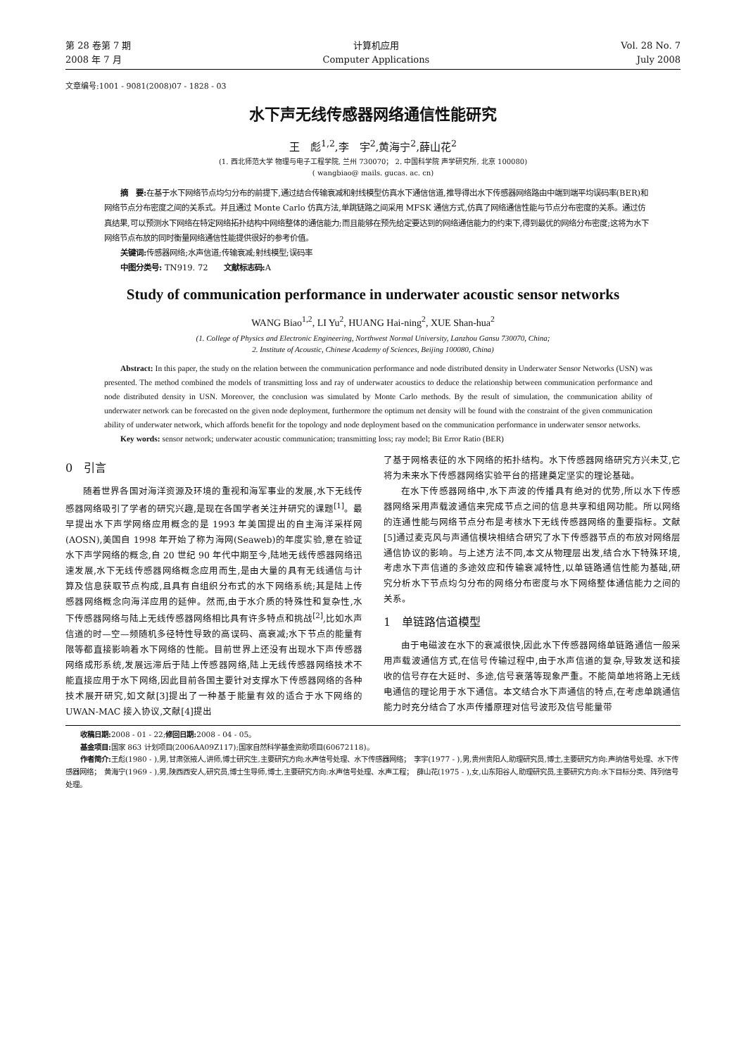第 28 卷第 7 期
2008 年 7 月
计算机应用
Computer Applications
Vol. 28 No. 7
July 2008
文章编号:1001 - 9081(2008)07 - 1828 - 03
水下声无线传感器网络通信性能研究
王　彪<sup>1,2</sup>,李　宇<sup>2</sup>,黄海宁<sup>2</sup>,薛山花<sup>2</sup>
(1. 西北师范大学 物理与电子工程学院, 兰州 730070； 2. 中国科学院 声学研究所, 北京 100080)
( wangbiao@ mails. gucas. ac. cn)
摘　要: 在基于水下网络节点均匀分布的前提下,通过结合传输衰减和射线模型仿真水下通信信道,推导得出水下传感器网络路由中端到端平均误码率(BER)和网络节点分布密度之间的关系式。并且通过 Monte Carlo 仿真方法,单跳链路之间采用 MFSK 通信方式,仿真了网络通信性能与节点分布密度的关系。通过仿真结果,可以预测水下网络在特定网络拓扑结构中网络整体的通信能力;而且能够在预先给定要达到的网络通信能力的约束下,得到最优的网络分布密度;这将为水下网络节点布放的同时衡量网络通信性能提供很好的参考价值。
关键词: 传感器网络;水声信道;传输衰减;射线模型;误码率
中图分类号: TN919. 72　　文献标志码: A
Study of communication performance in underwater acoustic sensor networks
WANG Biao<sup>1,2</sup>, LI Yu<sup>2</sup>, HUANG Hai-ning<sup>2</sup>, XUE Shan-hua<sup>2</sup>
(1. College of Physics and Electronic Engineering, Northwest Normal University, Lanzhou Gansu 730070, China;
2. Institute of Acoustic, Chinese Academy of Sciences, Beijing 100080, China)
Abstract: In this paper, the study on the relation between the communication performance and node distributed density in Underwater Sensor Networks (USN) was presented. The method combined the models of transmitting loss and ray of underwater acoustics to deduce the relationship between communication performance and node distributed density in USN. Moreover, the conclusion was simulated by Monte Carlo methods. By the result of simulation, the communication ability of underwater network can be forecasted on the given node deployment, furthermore the optimum net density will be found with the constraint of the given communication ability of underwater network, which affords benefit for the topology and node deployment based on the communication performance in underwater sensor networks.
Key words: sensor network; underwater acoustic communication; transmitting loss; ray model; Bit Error Ratio (BER)
0　引言
随着世界各国对海洋资源及环境的重视和海军事业的发展,水下无线传感器网络吸引了学者的研究兴趣,是现在各国学者关注并研究的课题<sup>[1]</sup>。最早提出水下声学网络应用概念的是 1993 年美国提出的自主海洋采样网(AOSN),美国自 1998 年开始了称为海网(Seaweb)的年度实验,意在验证水下声学网络的概念,自 20 世纪 90 年代中期至今,陆地无线传感器网络迅速发展,水下无线传感器网络概念应用而生,是由大量的具有无线通信与计算及信息获取节点构成,且具有自组织分布式的水下网络系统;其是陆上传感器网络概念向海洋应用的延伸。然而,由于水介质的特殊性和复杂性,水下传感器网络与陆上无线传感器网络相比具有许多特点和挑战<sup>[2]</sup>,比如水声信道的时—空—频随机多径特性导致的高误码、高衰减;水下节点的能量有限等都直接影响着水下网络的性能。目前世界上还没有出现水下声传感器网络成形系统,发展远滞后于陆上传感器网络,陆上无线传感器网络技术不能直接应用于水下网络,因此目前各国主要针对支撑水下传感器网络的各种技术展开研究,如文献[3]提出了一种基于能量有效的适合于水下网络的 UWAN-MAC 接入协议,文献[4]提出
了基于网格表征的水下网络的拓扑结构。水下传感器网络研究方兴未艾,它将为未来水下传感器网络实验平台的搭建奠定坚实的理论基础。
在水下传感器网络中,水下声波的传播具有绝对的优势,所以水下传感器网络采用声载波通信来完成节点之间的信息共享和组网功能。所以网络的连通性能与网络节点分布是考核水下无线传感器网络的重要指标。文献[5]通过麦克风与声通信模块相结合研究了水下传感器节点的布放对网络层通信协议的影响。与上述方法不同,本文从物理层出发,结合水下特殊环境,考虑水下声信道的多途效应和传输衰减特性,以单链路通信性能为基础,研究分析水下节点均匀分布的网络分布密度与水下网络整体通信能力之间的关系。
1　单链路信道模型
由于电磁波在水下的衰减很快,因此水下传感器网络单链路通信一般采用声载波通信方式,在信号传输过程中,由于水声信道的复杂,导致发送和接收的信号存在大延时、多途,信号衰落等现象严重。不能简单地将路上无线电通信的理论用于水下通信。本文结合水下声通信的特点,在考虑单跳通信能力时充分结合了水声传播原理对信号波形及信号能量带
收稿日期: 2008 - 01 - 22;修回日期: 2008 - 04 - 05。
基金项目: 国家 863 计划项目(2006AA09Z117);国家自然科学基金资助项目(60672118)。
作者简介: 王彪(1980 - ),男,甘肃张掖人,讲师,博士研究生,主要研究方向:水声信号处理、水下传感器网络；　李宇(1977 - ),男,贵州贵阳人,助理研究员,博士,主要研究方向:声纳信号处理、水下传感器网络；　黄海宁(1969 - ),男,陕西西安人,研究员,博士生导师,博士,主要研究方向:水声信号处理、水声工程；　薛山花(1975 - ),女,山东阳谷人,助理研究员,主要研究方向:水下目标分类、阵列信号处理。